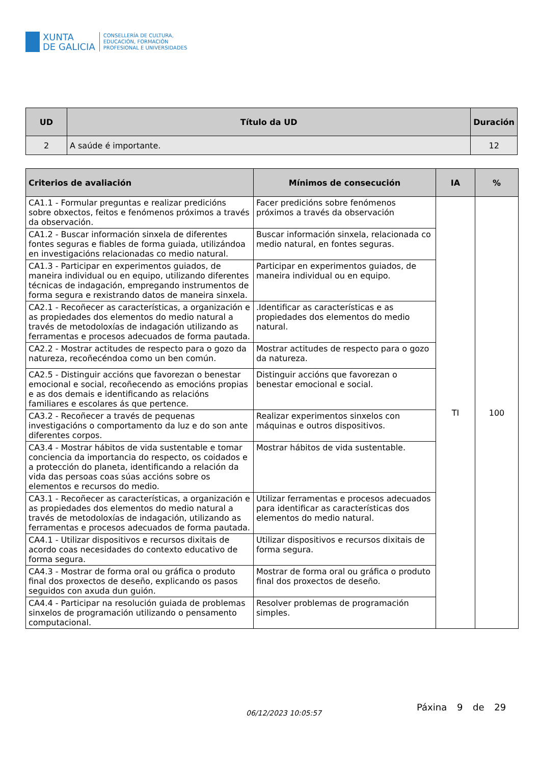XUNTA
DE GALICIA
CONSELLERÍA DE CULTURA,
EDUCACIÓN, FORMACIÓN
PROFESIONAL E UNIVERSIDADES
| UD | Título da UD | Duración |
| --- | --- | --- |
| 2 | A saúde é importante. | 12 |
| Criterios de avaliación | Mínimos de consecución | IA | % |
| --- | --- | --- | --- |
| CA1.1 - Formular preguntas e realizar predicións sobre obxectos, feitos e fenómenos próximos a través da observación. | Facer predicións sobre fenómenos próximos a través da observación | TI | 100 |
| CA1.2 - Buscar información sinxela de diferentes fontes seguras e fiables de forma guiada, utilizándoa en investigacións relacionadas co medio natural. | Buscar información sinxela, relacionada co medio natural, en fontes seguras. | | |
| CA1.3 - Participar en experimentos guiados, de maneira individual ou en equipo, utilizando diferentes técnicas de indagación, empregando instrumentos de forma segura e rexistrando datos de maneira sinxela. | Participar en experimentos guiados, de maneira individual ou en equipo. | | |
| CA2.1 - Recoñecer as características, a organización e as propiedades dos elementos do medio natural a través de metodoloxías de indagación utilizando as ferramentas e procesos adecuados de forma pautada. | .Identificar as características e as propiedades dos elementos do medio natural. | | |
| CA2.2 - Mostrar actitudes de respecto para o gozo da natureza, recoñecéndoa como un ben común. | Mostrar actitudes de respecto para o gozo da natureza. | | |
| CA2.5 - Distinguir accións que favorezan o benestar emocional e social, recoñecendo as emocións propias e as dos demais e identificando as relacións familiares e escolares ás que pertence. | Distinguir accións que favorezan o benestar emocional e social. | | |
| CA3.2 - Recoñecer a través de pequenas investigacións o comportamento da luz e do son ante diferentes corpos. | Realizar experimentos sinxelos con máquinas e outros dispositivos. | | |
| CA3.4 - Mostrar hábitos de vida sustentable e tomar conciencia da importancia do respecto, os coidados e a protección do planeta, identificando a relación da vida das persoas coas súas accións sobre os elementos e recursos do medio. | Mostrar hábitos de vida sustentable. | | |
| CA3.1 - Recoñecer as características, a organización e as propiedades dos elementos do medio natural a través de metodoloxías de indagación, utilizando as ferramentas e procesos adecuados de forma pautada. | Utilizar ferramentas e procesos adecuados para identificar as características dos elementos do medio natural. | | |
| CA4.1 - Utilizar dispositivos e recursos dixitais de acordo coas necesidades do contexto educativo de forma segura. | Utilizar dispositivos e recursos dixitais de forma segura. | | |
| CA4.3 - Mostrar de forma oral ou gráfica o produto final dos proxectos de deseño, explicando os pasos seguidos con axuda dun guión. | Mostrar de forma oral ou gráfica o produto final dos proxectos de deseño. | | |
| CA4.4 - Participar na resolución guiada de problemas sinxelos de programación utilizando o pensamento computacional. | Resolver problemas de programación simples. | | |
06/12/2023 10:05:57
Páxina 9 de 29